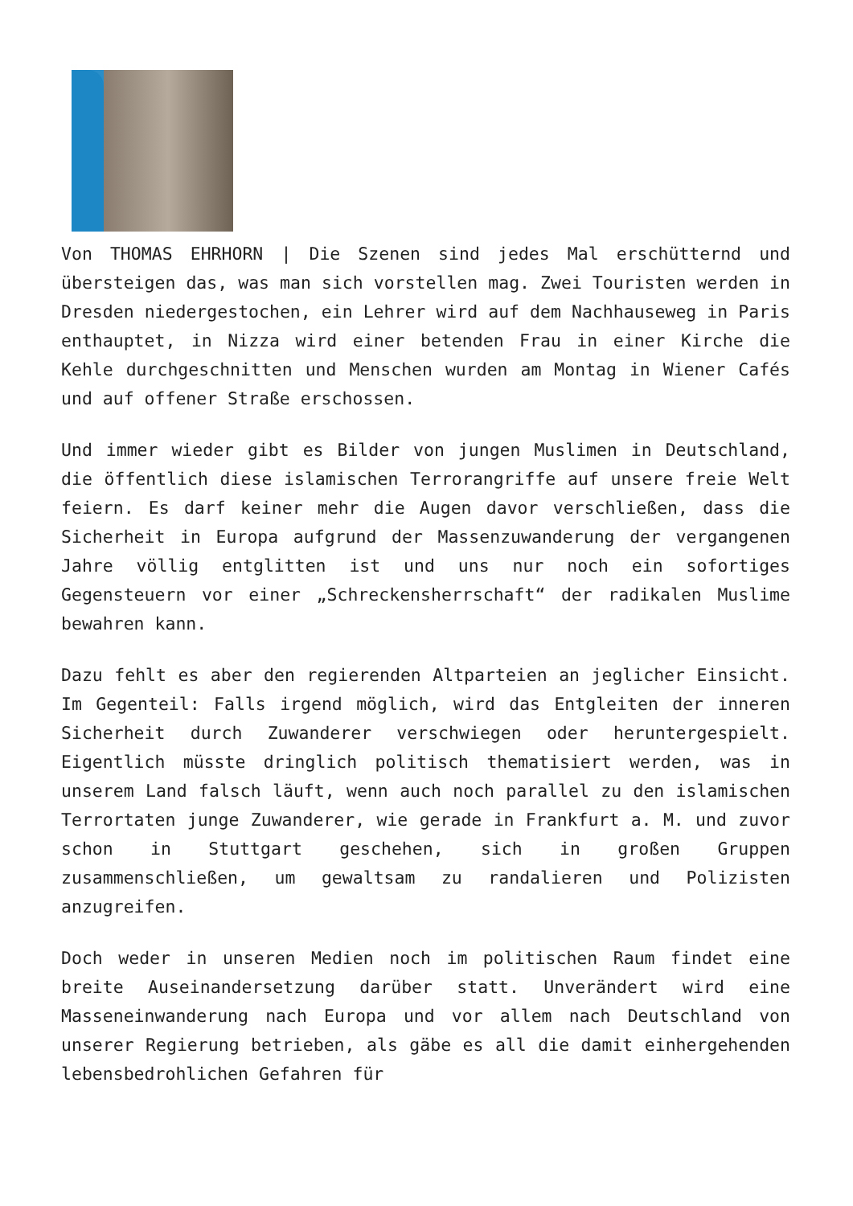Von THOMAS EHRHORN | Die Szenen sind jedes Mal erschütternd und übersteigen das, was man sich vorstellen mag. Zwei Touristen werden in Dresden niedergestochen, ein Lehrer wird auf dem Nachhauseweg in Paris enthauptet, in Nizza wird einer betenden Frau in einer Kirche die Kehle durchgeschnitten und Menschen wurden am Montag in Wiener Cafés und auf offener Straße erschossen.
Und immer wieder gibt es Bilder von jungen Muslimen in Deutschland, die öffentlich diese islamischen Terrorangriffe auf unsere freie Welt feiern. Es darf keiner mehr die Augen davor verschließen, dass die Sicherheit in Europa aufgrund der Massenzuwanderung der vergangenen Jahre völlig entglitten ist und uns nur noch ein sofortiges Gegensteuern vor einer „Schreckensherrschaft“ der radikalen Muslime bewahren kann.
Dazu fehlt es aber den regierenden Altparteien an jeglicher Einsicht. Im Gegenteil: Falls irgend möglich, wird das Entgleiten der inneren Sicherheit durch Zuwanderer verschwiegen oder heruntergespielt. Eigentlich müsste dringlich politisch thematisiert werden, was in unserem Land falsch läuft, wenn auch noch parallel zu den islamischen Terrortaten junge Zuwanderer, wie gerade in Frankfurt a. M. und zuvor schon in Stuttgart geschehen, sich in großen Gruppen zusammenschließen, um gewaltsam zu randalieren und Polizisten anzugreifen.
Doch weder in unseren Medien noch im politischen Raum findet eine breite Auseinandersetzung darüber statt. Unverändert wird eine Masseneinwanderung nach Europa und vor allem nach Deutschland von unserer Regierung betrieben, als gäbe es all die damit einhergehenden lebensbedrohlichen Gefahren für